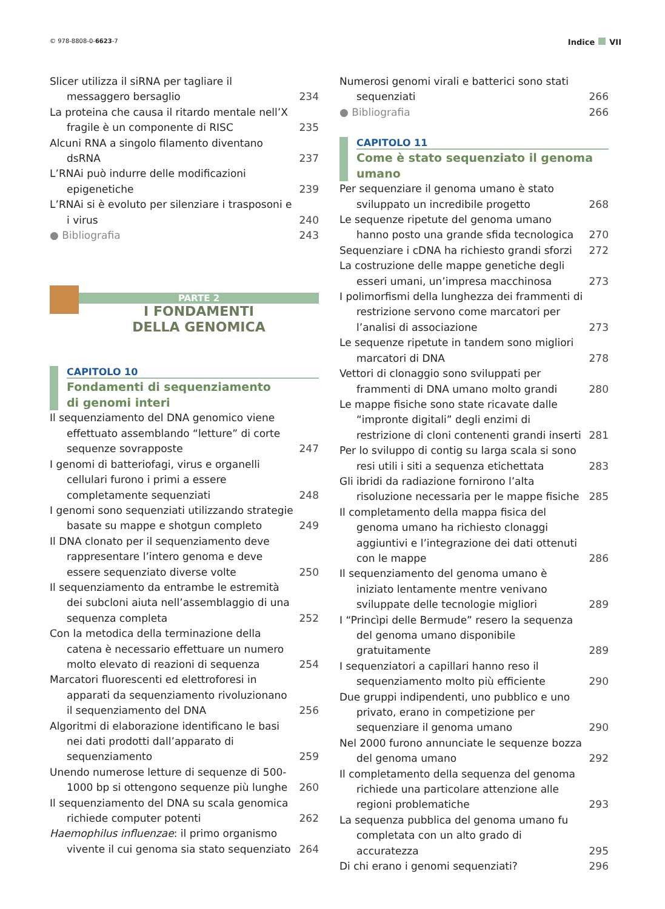© 978-8808-0-6623-7
Indice VII
Slicer utilizza il siRNA per tagliare il messaggero bersaglio
234
La proteina che causa il ritardo mentale nell’X fragile è un componente di RISC
235
Alcuni RNA a singolo filamento diventano dsRNA
237
L’RNAi può indurre delle modificazioni epigenetiche
239
L’RNAi si è evoluto per silenziare i trasposoni e i virus
240
● Bibliografia
243
PARTE 2
I FONDAMENTI
DELLA GENOMICA
CAPITOLO 10
Fondamenti di sequenziamento
di genomi interi
Il sequenziamento del DNA genomico viene effettuato assemblando “letture” di corte sequenze sovrapposte
247
I genomi di batteriofagi, virus e organelli cellulari furono i primi a essere completamente sequenziati
248
I genomi sono sequenziati utilizzando strategie basate su mappe e shotgun completo
249
Il DNA clonato per il sequenziamento deve rappresentare l’intero genoma e deve essere sequenziato diverse volte
250
Il sequenziamento da entrambe le estremità dei subcloni aiuta nell’assemblaggio di una sequenza completa
252
Con la metodica della terminazione della catena è necessario effettuare un numero molto elevato di reazioni di sequenza
254
Marcatori fluorescenti ed elettroforesi in apparati da sequenziamento rivoluzionano il sequenziamento del DNA
256
Algoritmi di elaborazione identificano le basi nei dati prodotti dall’apparato di sequenziamento
259
Unendo numerose letture di sequenze di 500-1000 bp si ottengono sequenze più lunghe
260
Il sequenziamento del DNA su scala genomica richiede computer potenti
262
Haemophilus influenzae: il primo organismo vivente il cui genoma sia stato sequenziato
264
Numerosi genomi virali e batterici sono stati sequenziati
266
● Bibliografia
266
CAPITOLO 11
Come è stato sequenziato il genoma umano
Per sequenziare il genoma umano è stato sviluppato un incredibile progetto
268
Le sequenze ripetute del genoma umano hanno posto una grande sfida tecnologica
270
Sequenziare i cDNA ha richiesto grandi sforzi
272
La costruzione delle mappe genetiche degli esseri umani, un’impresa macchinosa
273
I polimorfismi della lunghezza dei frammenti di restrizione servono come marcatori per l’analisi di associazione
273
Le sequenze ripetute in tandem sono migliori marcatori di DNA
278
Vettori di clonaggio sono sviluppati per frammenti di DNA umano molto grandi
280
Le mappe fisiche sono state ricavate dalle “impronte digitali” degli enzimi di restrizione di cloni contenenti grandi inserti
281
Per lo sviluppo di contig su larga scala si sono resi utili i siti a sequenza etichettata
283
Gli ibridi da radiazione fornirono l’alta risoluzione necessaria per le mappe fisiche
285
Il completamento della mappa fisica del genoma umano ha richiesto clonaggi aggiuntivi e l’integrazione dei dati ottenuti con le mappe
286
Il sequenziamento del genoma umano è iniziato lentamente mentre venivano sviluppate delle tecnologie migliori
289
I “Princìpi delle Bermude” resero la sequenza del genoma umano disponibile gratuitamente
289
I sequenziatori a capillari hanno reso il sequenziamento molto più efficiente
290
Due gruppi indipendenti, uno pubblico e uno privato, erano in competizione per sequenziare il genoma umano
290
Nel 2000 furono annunciate le sequenze bozza del genoma umano
292
Il completamento della sequenza del genoma richiede una particolare attenzione alle regioni problematiche
293
La sequenza pubblica del genoma umano fu completata con un alto grado di accuratezza
295
Di chi erano i genomi sequenziati?
296